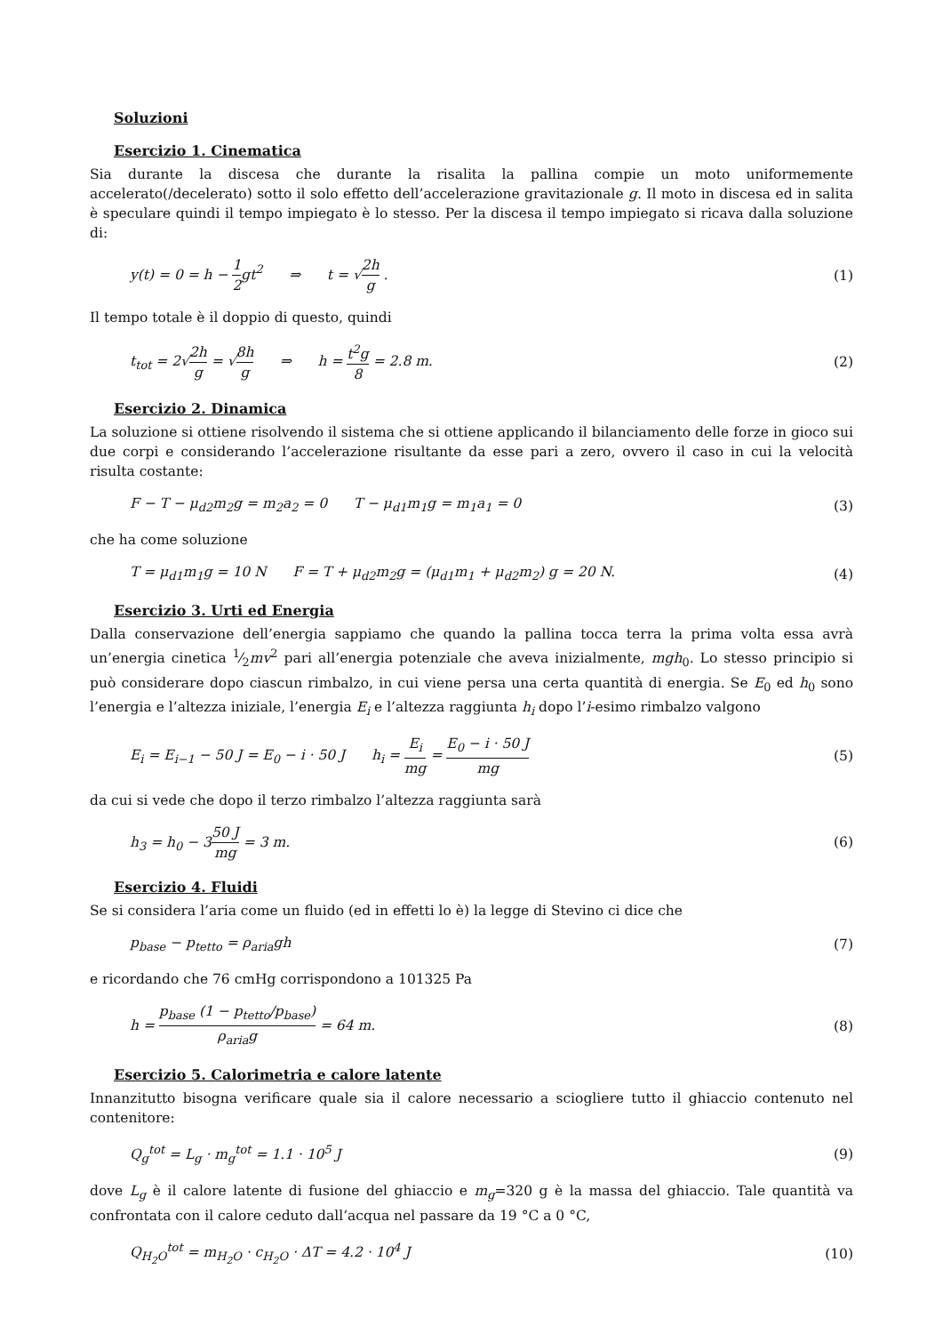Soluzioni
Esercizio 1. Cinematica
Sia durante la discesa che durante la risalita la pallina compie un moto uniformemente accelerato(/decelerato) sotto il solo effetto dell’accelerazione gravitazionale g. Il moto in discesa ed in salita è speculare quindi il tempo impiegato è lo stesso. Per la discesa il tempo impiegato si ricava dalla soluzione di:
y(t) = 0 = h − 1 2gt<sup>2</sup> ⇒ t = √2h g . (1)
Il tempo totale è il doppio di questo, quindi
t<sub>tot</sub> = 2√2h g = √8h g ⇒ h = t<sup>2</sup>g 8 = 2.8 m. (2)
Esercizio 2. Dinamica
La soluzione si ottiene risolvendo il sistema che si ottiene applicando il bilanciamento delle forze in gioco sui due corpi e considerando l’accelerazione risultante da esse pari a zero, ovvero il caso in cui la velocità risulta costante:
F − T − μ<sub>d2</sub>m<sub>2</sub>g = m<sub>2</sub>a<sub>2</sub> = 0 T − μ<sub>d1</sub>m<sub>1</sub>g = m<sub>1</sub>a<sub>1</sub> = 0 (3)
che ha come soluzione
T = μ<sub>d1</sub>m<sub>1</sub>g = 10 N F = T + μ<sub>d2</sub>m<sub>2</sub>g = (μ<sub>d1</sub>m<sub>1</sub> + μ<sub>d2</sub>m<sub>2</sub>) g = 20 N. (4)
Esercizio 3. Urti ed Energia
Dalla conservazione dell’energia sappiamo che quando la pallina tocca terra la prima volta essa avrà un’energia cinetica 1⁄2mv<sup>2</sup> pari all’energia potenziale che aveva inizialmente, mgh<sub>0</sub>. Lo stesso principio si può considerare dopo ciascun rimbalzo, in cui viene persa una certa quantità di energia. Se E<sub>0</sub> ed h<sub>0</sub> sono l’energia e l’altezza iniziale, l’energia E<sub>i</sub> e l’altezza raggiunta h<sub>i</sub> dopo l’i-esimo rimbalzo valgono
E<sub>i</sub> = E<sub>i−1</sub> − 50 J = E<sub>0</sub> − i · 50 J h<sub>i</sub> = E<sub>i</sub> mg = E<sub>0</sub> − i · 50 J mg (5)
da cui si vede che dopo il terzo rimbalzo l’altezza raggiunta sarà
h<sub>3</sub> = h<sub>0</sub> − 350 J mg = 3 m. (6)
Esercizio 4. Fluidi
Se si considera l’aria come un fluido (ed in effetti lo è) la legge di Stevino ci dice che
p<sub>base</sub> − p<sub>tetto</sub> = ρ<sub>aria</sub>gh (7)
e ricordando che 76 cmHg corrispondono a 101325 Pa
h = p<sub>base</sub> (1 − p<sub>tetto</sub>/p<sub>base</sub>) ρ<sub>aria</sub>g = 64 m. (8)
Esercizio 5. Calorimetria e calore latente
Innanzitutto bisogna verificare quale sia il calore necessario a sciogliere tutto il ghiaccio contenuto nel contenitore:
Q<sub>g</sub><sup>tot</sup> = L<sub>g</sub> · m<sub>g</sub><sup>tot</sup> = 1.1 · 10<sup>5</sup> J (9)
dove L<sub>g</sub> è il calore latente di fusione del ghiaccio e m<sub>g</sub>=320 g è la massa del ghiaccio. Tale quantità va confrontata con il calore ceduto dall’acqua nel passare da 19 °C a 0 °C,
Q<sub>H<sub>2</sub>O</sub><sup>tot</sup> = m<sub>H<sub>2</sub>O</sub> · c<sub>H<sub>2</sub>O</sub> · ΔT = 4.2 · 10<sup>4</sup> J (10)